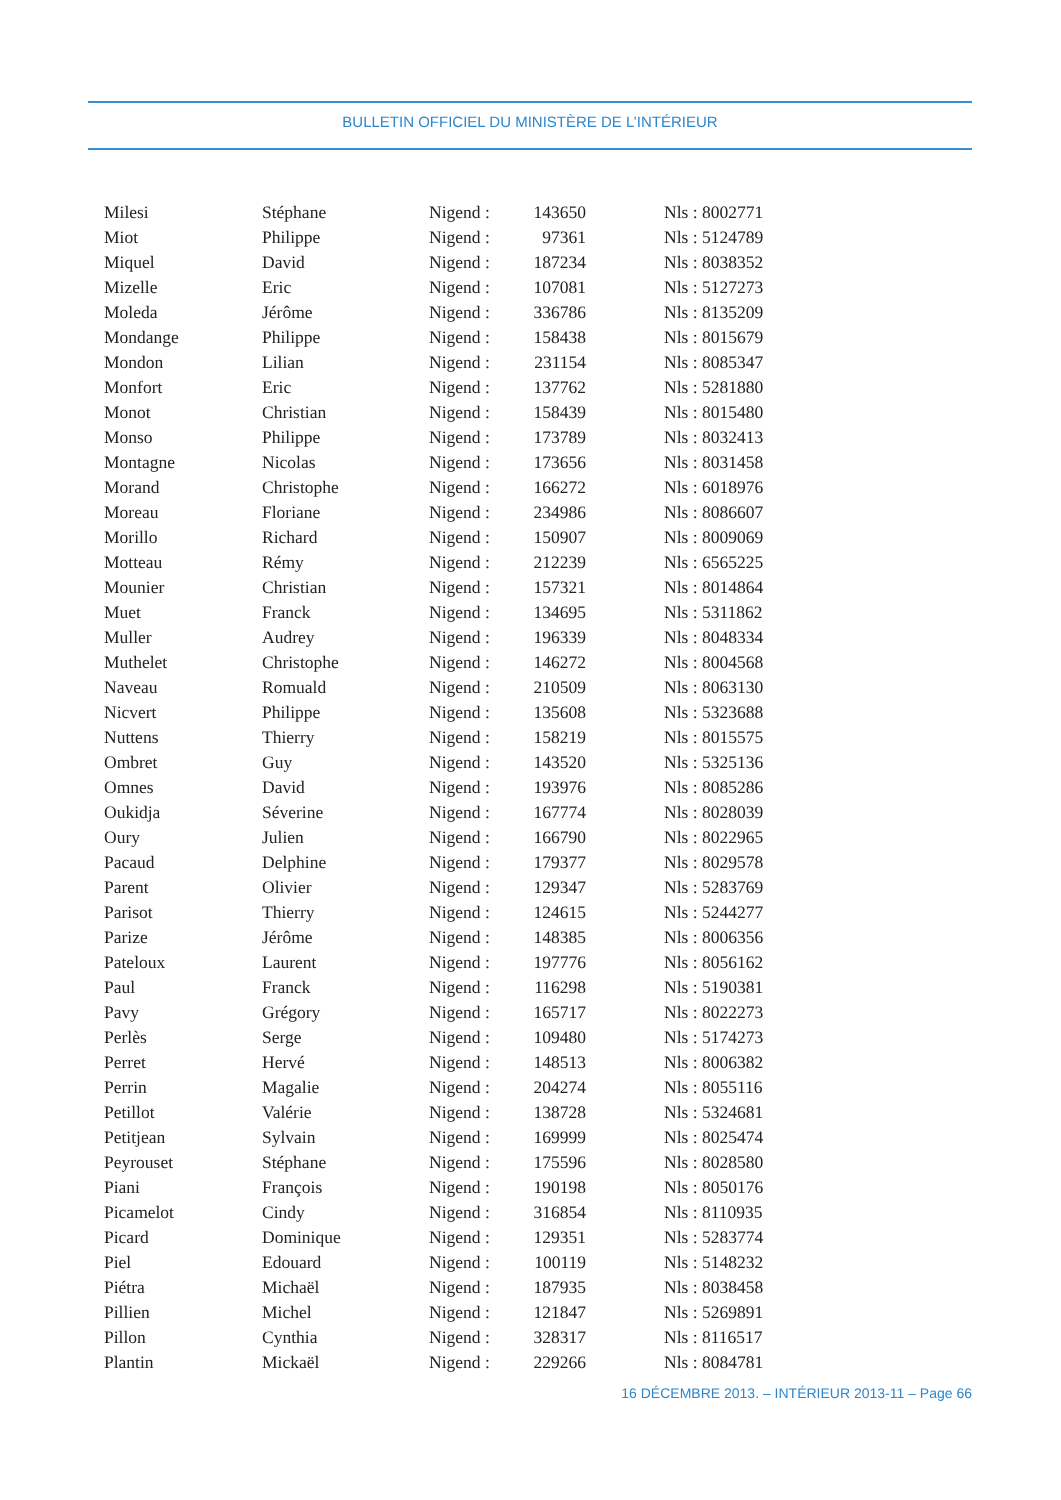BULLETIN OFFICIEL DU MINISTÈRE DE L’INTÉRIEUR
| Milesi | Stéphane | Nigend : | 143650 | Nls : 8002771 |
| Miot | Philippe | Nigend : | 97361 | Nls : 5124789 |
| Miquel | David | Nigend : | 187234 | Nls : 8038352 |
| Mizelle | Eric | Nigend : | 107081 | Nls : 5127273 |
| Moleda | Jérôme | Nigend : | 336786 | Nls : 8135209 |
| Mondange | Philippe | Nigend : | 158438 | Nls : 8015679 |
| Mondon | Lilian | Nigend : | 231154 | Nls : 8085347 |
| Monfort | Eric | Nigend : | 137762 | Nls : 5281880 |
| Monot | Christian | Nigend : | 158439 | Nls : 8015480 |
| Monso | Philippe | Nigend : | 173789 | Nls : 8032413 |
| Montagne | Nicolas | Nigend : | 173656 | Nls : 8031458 |
| Morand | Christophe | Nigend : | 166272 | Nls : 6018976 |
| Moreau | Floriane | Nigend : | 234986 | Nls : 8086607 |
| Morillo | Richard | Nigend : | 150907 | Nls : 8009069 |
| Motteau | Rémy | Nigend : | 212239 | Nls : 6565225 |
| Mounier | Christian | Nigend : | 157321 | Nls : 8014864 |
| Muet | Franck | Nigend : | 134695 | Nls : 5311862 |
| Muller | Audrey | Nigend : | 196339 | Nls : 8048334 |
| Muthelet | Christophe | Nigend : | 146272 | Nls : 8004568 |
| Naveau | Romuald | Nigend : | 210509 | Nls : 8063130 |
| Nicvert | Philippe | Nigend : | 135608 | Nls : 5323688 |
| Nuttens | Thierry | Nigend : | 158219 | Nls : 8015575 |
| Ombret | Guy | Nigend : | 143520 | Nls : 5325136 |
| Omnes | David | Nigend : | 193976 | Nls : 8085286 |
| Oukidja | Séverine | Nigend : | 167774 | Nls : 8028039 |
| Oury | Julien | Nigend : | 166790 | Nls : 8022965 |
| Pacaud | Delphine | Nigend : | 179377 | Nls : 8029578 |
| Parent | Olivier | Nigend : | 129347 | Nls : 5283769 |
| Parisot | Thierry | Nigend : | 124615 | Nls : 5244277 |
| Parize | Jérôme | Nigend : | 148385 | Nls : 8006356 |
| Pateloux | Laurent | Nigend : | 197776 | Nls : 8056162 |
| Paul | Franck | Nigend : | 116298 | Nls : 5190381 |
| Pavy | Grégory | Nigend : | 165717 | Nls : 8022273 |
| Perlès | Serge | Nigend : | 109480 | Nls : 5174273 |
| Perret | Hervé | Nigend : | 148513 | Nls : 8006382 |
| Perrin | Magalie | Nigend : | 204274 | Nls : 8055116 |
| Petillot | Valérie | Nigend : | 138728 | Nls : 5324681 |
| Petitjean | Sylvain | Nigend : | 169999 | Nls : 8025474 |
| Peyrouset | Stéphane | Nigend : | 175596 | Nls : 8028580 |
| Piani | François | Nigend : | 190198 | Nls : 8050176 |
| Picamelot | Cindy | Nigend : | 316854 | Nls : 8110935 |
| Picard | Dominique | Nigend : | 129351 | Nls : 5283774 |
| Piel | Edouard | Nigend : | 100119 | Nls : 5148232 |
| Piétra | Michaël | Nigend : | 187935 | Nls : 8038458 |
| Pillien | Michel | Nigend : | 121847 | Nls : 5269891 |
| Pillon | Cynthia | Nigend : | 328317 | Nls : 8116517 |
| Plantin | Mickaël | Nigend : | 229266 | Nls : 8084781 |
16 DÉCEMBRE 2013. – INTÉRIEUR 2013-11 – Page 66